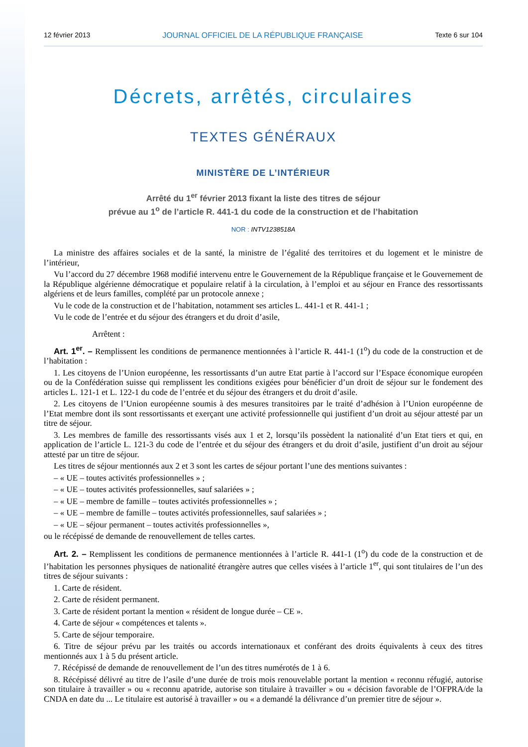12 février 2013 JOURNAL OFFICIEL DE LA RÉPUBLIQUE FRANÇAISE Texte 6 sur 104
Décrets, arrêtés, circulaires
TEXTES GÉNÉRAUX
MINISTÈRE DE L’INTÉRIEUR
Arrêté du 1<sup>er</sup> février 2013 fixant la liste des titres de séjour
prévue au 1<sup>o</sup> de l’article R. 441-1 du code de la construction et de l’habitation
NOR : INTV1238518A
La ministre des affaires sociales et de la santé, la ministre de l’égalité des territoires et du logement et le ministre de l’intérieur,
Vu l’accord du 27 décembre 1968 modifié intervenu entre le Gouvernement de la République française et le Gouvernement de la République algérienne démocratique et populaire relatif à la circulation, à l’emploi et au séjour en France des ressortissants algériens et de leurs familles, complété par un protocole annexe ;
Vu le code de la construction et de l’habitation, notamment ses articles L. 441-1 et R. 441-1 ;
Vu le code de l’entrée et du séjour des étrangers et du droit d’asile,
Arrêtent :
Art. 1<sup>er</sup>. – Remplissent les conditions de permanence mentionnées à l’article R. 441-1 (1<sup>o</sup>) du code de la construction et de l’habitation :
1. Les citoyens de l’Union européenne, les ressortissants d’un autre Etat partie à l’accord sur l’Espace économique européen ou de la Confédération suisse qui remplissent les conditions exigées pour bénéficier d’un droit de séjour sur le fondement des articles L. 121-1 et L. 122-1 du code de l’entrée et du séjour des étrangers et du droit d’asile.
2. Les citoyens de l’Union européenne soumis à des mesures transitoires par le traité d’adhésion à l’Union européenne de l’Etat membre dont ils sont ressortissants et exerçant une activité professionnelle qui justifient d’un droit au séjour attesté par un titre de séjour.
3. Les membres de famille des ressortissants visés aux 1 et 2, lorsqu’ils possèdent la nationalité d’un Etat tiers et qui, en application de l’article L. 121-3 du code de l’entrée et du séjour des étrangers et du droit d’asile, justifient d’un droit au séjour attesté par un titre de séjour.
Les titres de séjour mentionnés aux 2 et 3 sont les cartes de séjour portant l’une des mentions suivantes :
– « UE – toutes activités professionnelles » ;
– « UE – toutes activités professionnelles, sauf salariées » ;
– « UE – membre de famille – toutes activités professionnelles » ;
– « UE – membre de famille – toutes activités professionnelles, sauf salariées » ;
– « UE – séjour permanent – toutes activités professionnelles »,
ou le récépissé de demande de renouvellement de telles cartes.
Art. 2. – Remplissent les conditions de permanence mentionnées à l’article R. 441-1 (1<sup>o</sup>) du code de la construction et de l’habitation les personnes physiques de nationalité étrangère autres que celles visées à l’article 1<sup>er</sup>, qui sont titulaires de l’un des titres de séjour suivants :
1. Carte de résident.
2. Carte de résident permanent.
3. Carte de résident portant la mention « résident de longue durée – CE ».
4. Carte de séjour « compétences et talents ».
5. Carte de séjour temporaire.
6. Titre de séjour prévu par les traités ou accords internationaux et conférant des droits équivalents à ceux des titres mentionnés aux 1 à 5 du présent article.
7. Récépissé de demande de renouvellement de l’un des titres numérotés de 1 à 6.
8. Récépissé délivré au titre de l’asile d’une durée de trois mois renouvelable portant la mention « reconnu réfugié, autorise son titulaire à travailler » ou « reconnu apatride, autorise son titulaire à travailler » ou « décision favorable de l’OFPRA/de la CNDA en date du ... Le titulaire est autorisé à travailler » ou « a demandé la délivrance d’un premier titre de séjour ».